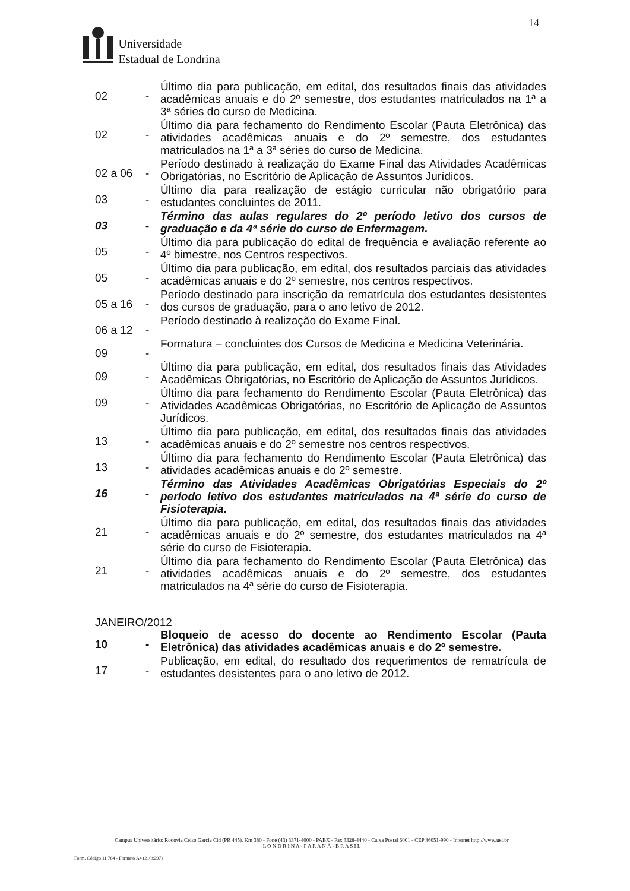14
Universidade
Estadual de Londrina
02 -
Último dia para publicação, em edital, dos resultados finais das atividades acadêmicas anuais e do 2º semestre, dos estudantes matriculados na 1ª a 3ª séries do curso de Medicina.
02 -
Último dia para fechamento do Rendimento Escolar (Pauta Eletrônica) das atividades acadêmicas anuais e do 2º semestre, dos estudantes matriculados na 1ª a 3ª séries do curso de Medicina.
02 a 06 -
Período destinado à realização do Exame Final das Atividades Acadêmicas Obrigatórias, no Escritório de Aplicação de Assuntos Jurídicos.
03 -
Último dia para realização de estágio curricular não obrigatório para estudantes concluintes de 2011.
03 -
Término das aulas regulares do 2º período letivo dos cursos de graduação e da 4ª série do curso de Enfermagem.
05 -
Último dia para publicação do edital de frequência e avaliação referente ao 4º bimestre, nos Centros respectivos.
05 -
Último dia para publicação, em edital, dos resultados parciais das atividades acadêmicas anuais e do 2º semestre, nos centros respectivos.
05 a 16 -
Período destinado para inscrição da rematrícula dos estudantes desistentes dos cursos de graduação, para o ano letivo de 2012.
06 a 12 -
Período destinado à realização do Exame Final.
09 -
Formatura – concluintes dos Cursos de Medicina e Medicina Veterinária.
09 -
Último dia para publicação, em edital, dos resultados finais das Atividades Acadêmicas Obrigatórias, no Escritório de Aplicação de Assuntos Jurídicos.
09 -
Último dia para fechamento do Rendimento Escolar (Pauta Eletrônica) das Atividades Acadêmicas Obrigatórias, no Escritório de Aplicação de Assuntos Jurídicos.
13 -
Último dia para publicação, em edital, dos resultados finais das atividades acadêmicas anuais e do 2º semestre nos centros respectivos.
13 -
Último dia para fechamento do Rendimento Escolar (Pauta Eletrônica) das atividades acadêmicas anuais e do 2º semestre.
16 -
Término das Atividades Acadêmicas Obrigatórias Especiais do 2º período letivo dos estudantes matriculados na 4ª série do curso de Fisioterapia.
21 -
Último dia para publicação, em edital, dos resultados finais das atividades acadêmicas anuais e do 2º semestre, dos estudantes matriculados na 4ª série do curso de Fisioterapia.
21 -
Último dia para fechamento do Rendimento Escolar (Pauta Eletrônica) das atividades acadêmicas anuais e do 2º semestre, dos estudantes matriculados na 4ª série do curso de Fisioterapia.
JANEIRO/2012
10 -
Bloqueio de acesso do docente ao Rendimento Escolar (Pauta Eletrônica) das atividades acadêmicas anuais e do 2º semestre.
17 -
Publicação, em edital, do resultado dos requerimentos de rematrícula de estudantes desistentes para o ano letivo de 2012.
Campus Universitário: Rodovia Celso Garcia Cid (PR 445), Km 380 - Fone (43) 3371-4000 - PABX - Fax 3328-4440 - Caixa Postal 6001 - CEP 86051-990 - Internet http://www.uel.br
L O N D R I N A - P A R A N Á - B R A S I L
Form. Código 11.764 - Formato A4 (210x297)